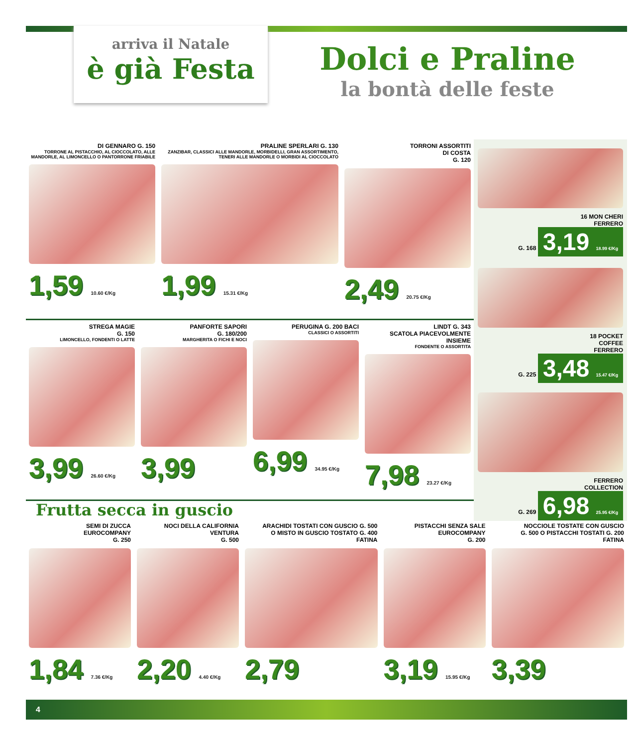arriva il Natale
è già Festa
Dolci e Praline
la bontà delle feste
DI GENNARO G. 150
TORRONE AL PISTACCHIO, AL CIOCCOLATO, ALLE MANDORLE, AL LIMONCELLO O PANTORRONE FRIABILE
1,59 10.60 €/Kg
PRALINE SPERLARI G. 130
ZANZIBAR, CLASSICI ALLE MANDORLE, MORBIDELLI, GRAN ASSORTIMENTO, TENERI ALLE MANDORLE O MORBIDI AL CIOCCOLATO
1,99 15.31 €/Kg
TORRONI ASSORTITI
DI COSTA
G. 120
2,49 20.75 €/Kg
STREGA MAGIE
G. 150
LIMONCELLO, FONDENTI O LATTE
3,99 26.60 €/Kg
PANFORTE SAPORI
G. 180/200
MARGHERITA O FICHI E NOCI
3,99
PERUGINA G. 200 BACI
CLASSICI O ASSORTITI
6,99 34.95 €/Kg
LINDT G. 343
SCATOLA PIACEVOLMENTE INSIEME
FONDENTE O ASSORTITA
7,98 23.27 €/Kg
16 MON CHERI
FERRERO
G. 168
3,19 18.99 €/Kg
18 POCKET
COFFEE
FERRERO
G. 225
3,48 15.47 €/Kg
FERRERO
COLLECTION
G. 269
6,98 25.95 €/Kg
Frutta secca in guscio
SEMI DI ZUCCA
EUROCOMPANY
G. 250
1,84 7.36 €/Kg
NOCI DELLA CALIFORNIA
VENTURA
G. 500
2,20 4.40 €/Kg
ARACHIDI TOSTATI CON GUSCIO G. 500
O MISTO IN GUSCIO TOSTATO G. 400
FATINA
2,79
PISTACCHI SENZA SALE
EUROCOMPANY
G. 200
3,19 15.95 €/Kg
NOCCIOLE TOSTATE CON GUSCIO
G. 500 O PISTACCHI TOSTATI G. 200
FATINA
3,39
4